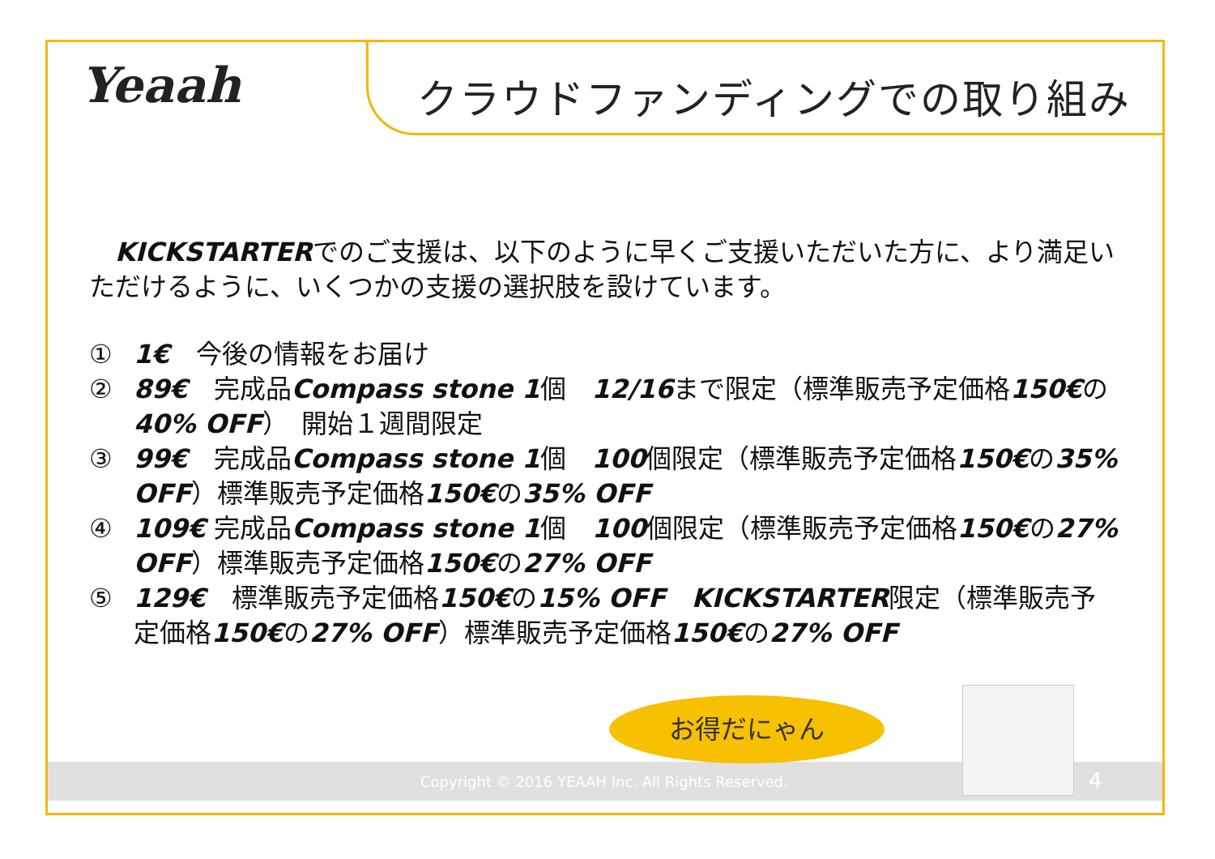Yeaah クラウドファンディングでの取り組み
　KICKSTARTERでのご支援は、以下のように早くご支援いただいた方に、より満足いただけるように、いくつかの支援の選択肢を設けています。
① 1€　今後の情報をお届け
② 89€　完成品Compass stone 1個　12/16まで限定（標準販売予定価格150€の40% OFF）　開始１週間限定
③ 99€　完成品Compass stone 1個　100個限定（標準販売予定価格150€の35% OFF）標準販売予定価格150€の35% OFF
④ 109€ 完成品Compass stone 1個　100個限定（標準販売予定価格150€の27% OFF）標準販売予定価格150€の27% OFF
⑤ 129€　標準販売予定価格150€の15% OFF　KICKSTARTER限定（標準販売予定価格150€の27% OFF）標準販売予定価格150€の27% OFF
Copyright © 2016 YEAAH Inc. All Rights Reserved. 4
お得だにゃん